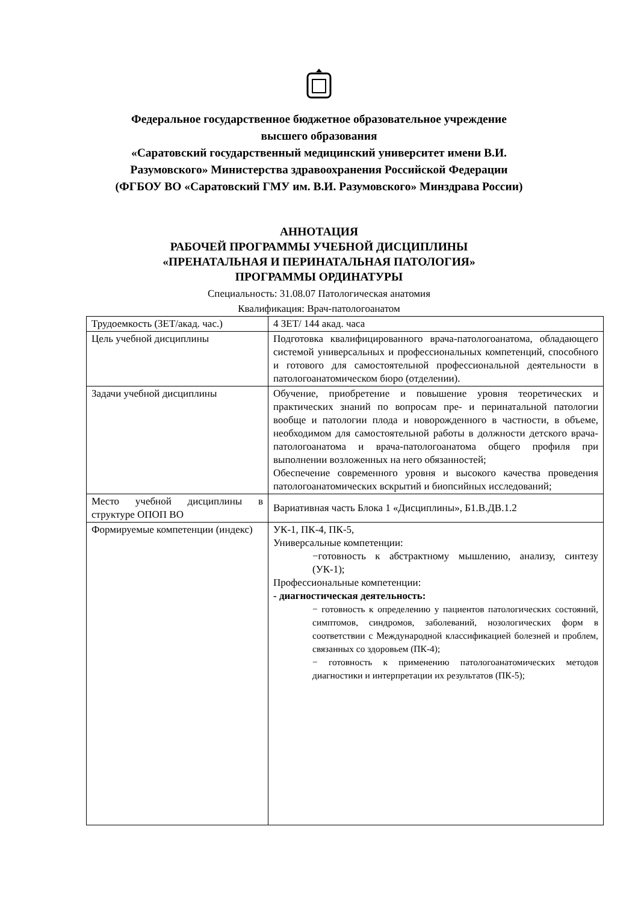Федеральное государственное бюджетное образовательное учреждение
высшего образования
«Саратовский государственный медицинский университет имени В.И.
Разумовского» Министерства здравоохранения Российской Федерации
(ФГБОУ ВО «Саратовский ГМУ им. В.И. Разумовского» Минздрава России)
АННОТАЦИЯ
РАБОЧЕЙ ПРОГРАММЫ УЧЕБНОЙ ДИСЦИПЛИНЫ
«ПРЕНАТАЛЬНАЯ И ПЕРИНАТАЛЬНАЯ ПАТОЛОГИЯ»
ПРОГРАММЫ ОРДИНАТУРЫ
Специальность: 31.08.07 Патологическая анатомия
Квалификация: Врач-патологоанатом
| Трудоемкость (ЗЕТ/акад. час.) | 4 ЗЕТ/ 144 акад. часа |
| Цель учебной дисциплины | Подготовка квалифицированного врача-патологоанатома, обладающего системой универсальных и профессиональных компетенций, способного и готового для самостоятельной профессиональной деятельности в патологоанатомическом бюро (отделении). |
| Задачи учебной дисциплины | Обучение, приобретение и повышение уровня теоретических и практических знаний по вопросам пре- и перинатальной патологии вообще и патологии плода и новорожденного в частности, в объеме, необходимом для самостоятельной работы в должности детского врача-патологоанатома и врача-патологоанатома общего профиля при выполнении возложенных на него обязанностей; Обеспечение современного уровня и высокого качества проведения патологоанатомических вскрытий и биопсийных исследований; |
| Место учебной дисциплины в структуре ОПОП ВО | Вариативная часть Блока 1 «Дисциплины», Б1.В.ДВ.1.2 |
| Формируемые компетенции (индекс) | УК-1, ПК-4, ПК-5, Универсальные компетенции: −готовность к абстрактному мышлению, анализу, синтезу (УК-1); Профессиональные компетенции: - диагностическая деятельность: − готовность к определению у пациентов патологических состояний, симптомов, синдромов, заболеваний, нозологических форм в соответствии с Международной классификацией болезней и проблем, связанных со здоровьем (ПК-4); − готовность к применению патологоанатомических методов диагностики и интерпретации их результатов (ПК-5); |